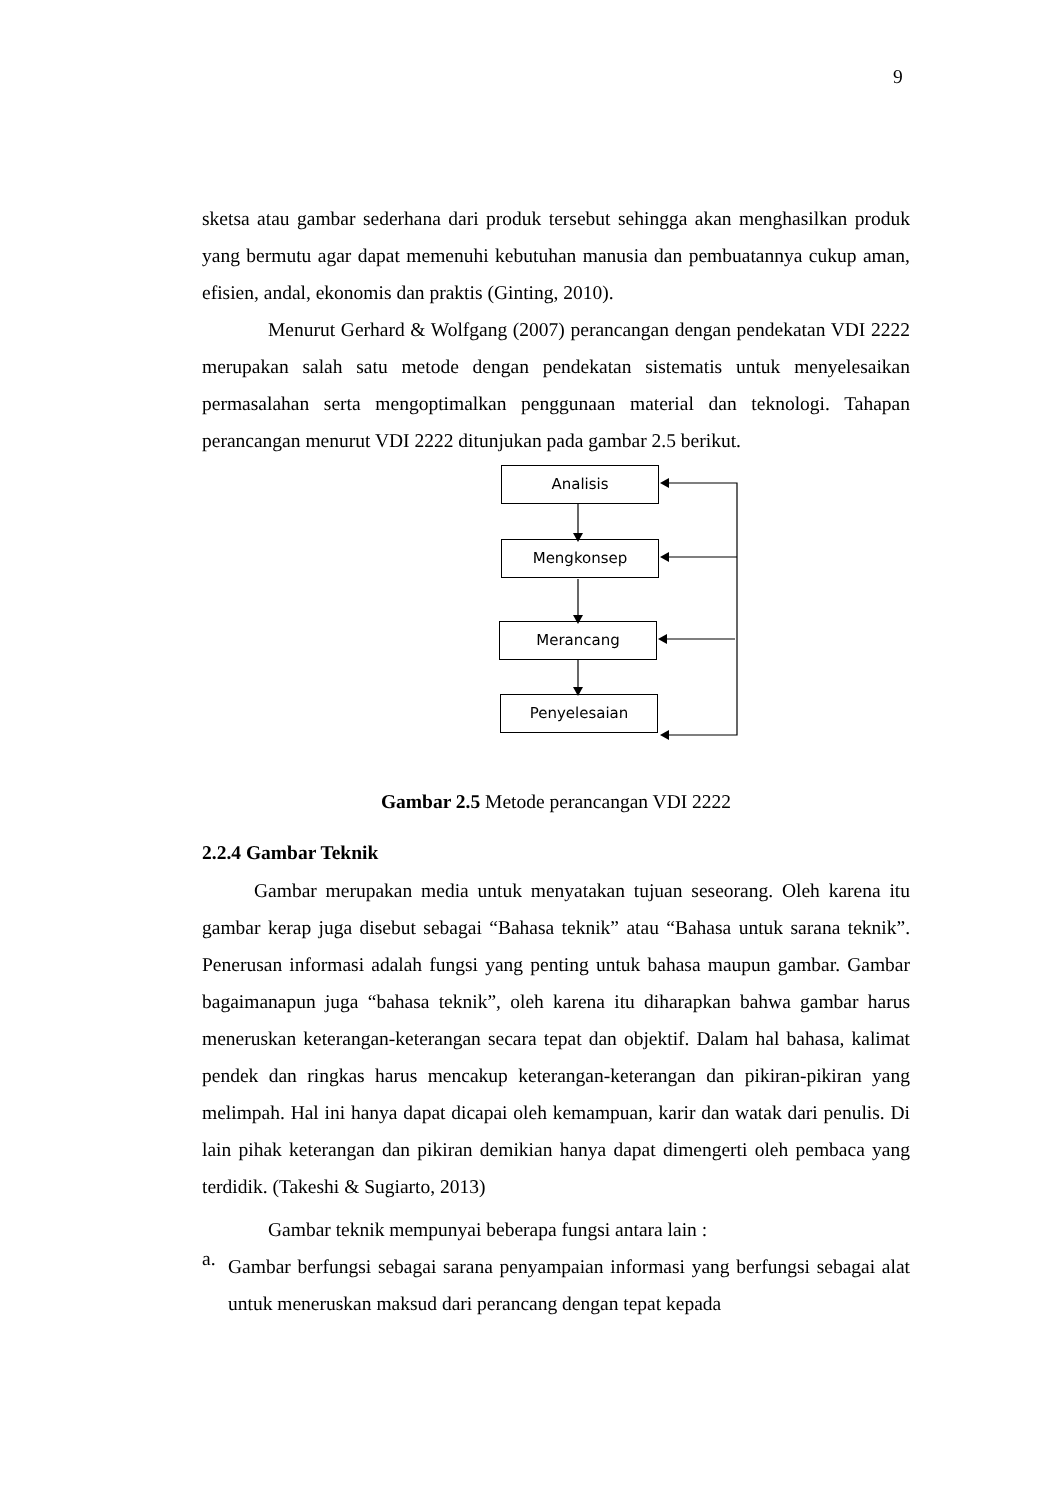9
sketsa atau gambar sederhana dari produk tersebut sehingga akan menghasilkan produk yang bermutu agar dapat memenuhi kebutuhan manusia dan pembuatannya cukup aman, efisien, andal, ekonomis dan praktis (Ginting, 2010).
Menurut Gerhard & Wolfgang (2007) perancangan dengan pendekatan VDI 2222 merupakan salah satu metode dengan pendekatan sistematis untuk menyelesaikan permasalahan serta mengoptimalkan penggunaan material dan teknologi. Tahapan perancangan menurut VDI 2222 ditunjukan pada gambar 2.5 berikut.
Analisis
Mengkonsep
Merancang
Penyelesaian
Gambar 2.5 Metode perancangan VDI 2222
2.2.4 Gambar Teknik
Gambar merupakan media untuk menyatakan tujuan seseorang. Oleh karena itu gambar kerap juga disebut sebagai “Bahasa teknik” atau “Bahasa untuk sarana teknik”. Penerusan informasi adalah fungsi yang penting untuk bahasa maupun gambar. Gambar bagaimanapun juga “bahasa teknik”, oleh karena itu diharapkan bahwa gambar harus meneruskan keterangan-keterangan secara tepat dan objektif. Dalam hal bahasa, kalimat pendek dan ringkas harus mencakup keterangan-keterangan dan pikiran-pikiran yang melimpah. Hal ini hanya dapat dicapai oleh kemampuan, karir dan watak dari penulis. Di lain pihak keterangan dan pikiran demikian hanya dapat dimengerti oleh pembaca yang terdidik. (Takeshi & Sugiarto, 2013)
Gambar teknik mempunyai beberapa fungsi antara lain :
a.
Gambar berfungsi sebagai sarana penyampaian informasi yang berfungsi sebagai alat untuk meneruskan maksud dari perancang dengan tepat kepada